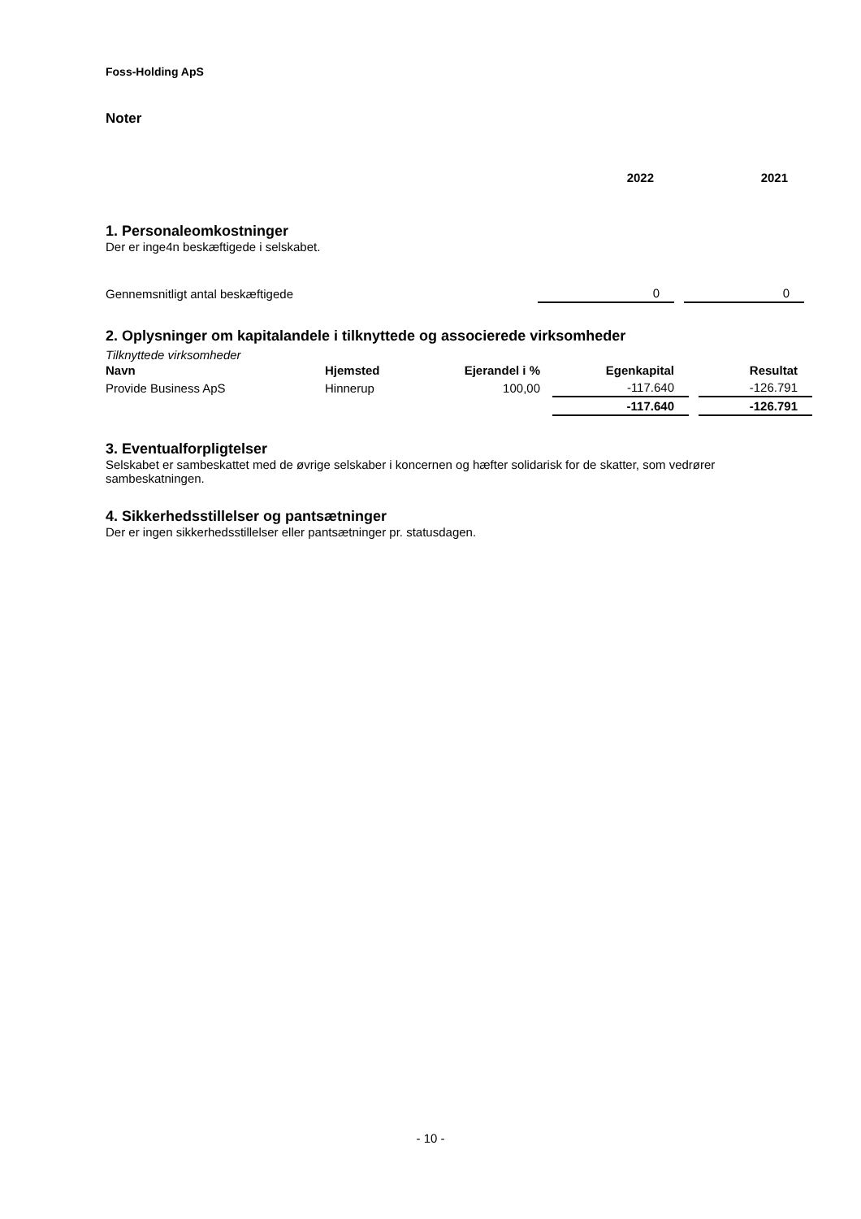Foss-Holding ApS
Noter
| | 2022 | 2021 |
1. Personaleomkostninger
Der er inge4n beskæftigede i selskabet.
| Gennemsnitligt antal beskæftigede | 0 | | 0 |
2. Oplysninger om kapitalandele i tilknyttede og associerede virksomheder
Tilknyttede virksomheder
| Navn | Hjemsted | Ejerandel i % | | Egenkapital | | Resultat |
| Provide Business ApS | Hinnerup | 100,00 | | -117.640 | | -126.791 |
| | | | | -117.640 | | -126.791 |
3. Eventualforpligtelser
Selskabet er sambeskattet med de øvrige selskaber i koncernen og hæfter solidarisk for de skatter, som vedrører sambeskatningen.
4. Sikkerhedsstillelser og pantsætninger
Der er ingen sikkerhedsstillelser eller pantsætninger pr. statusdagen.
- 10 -